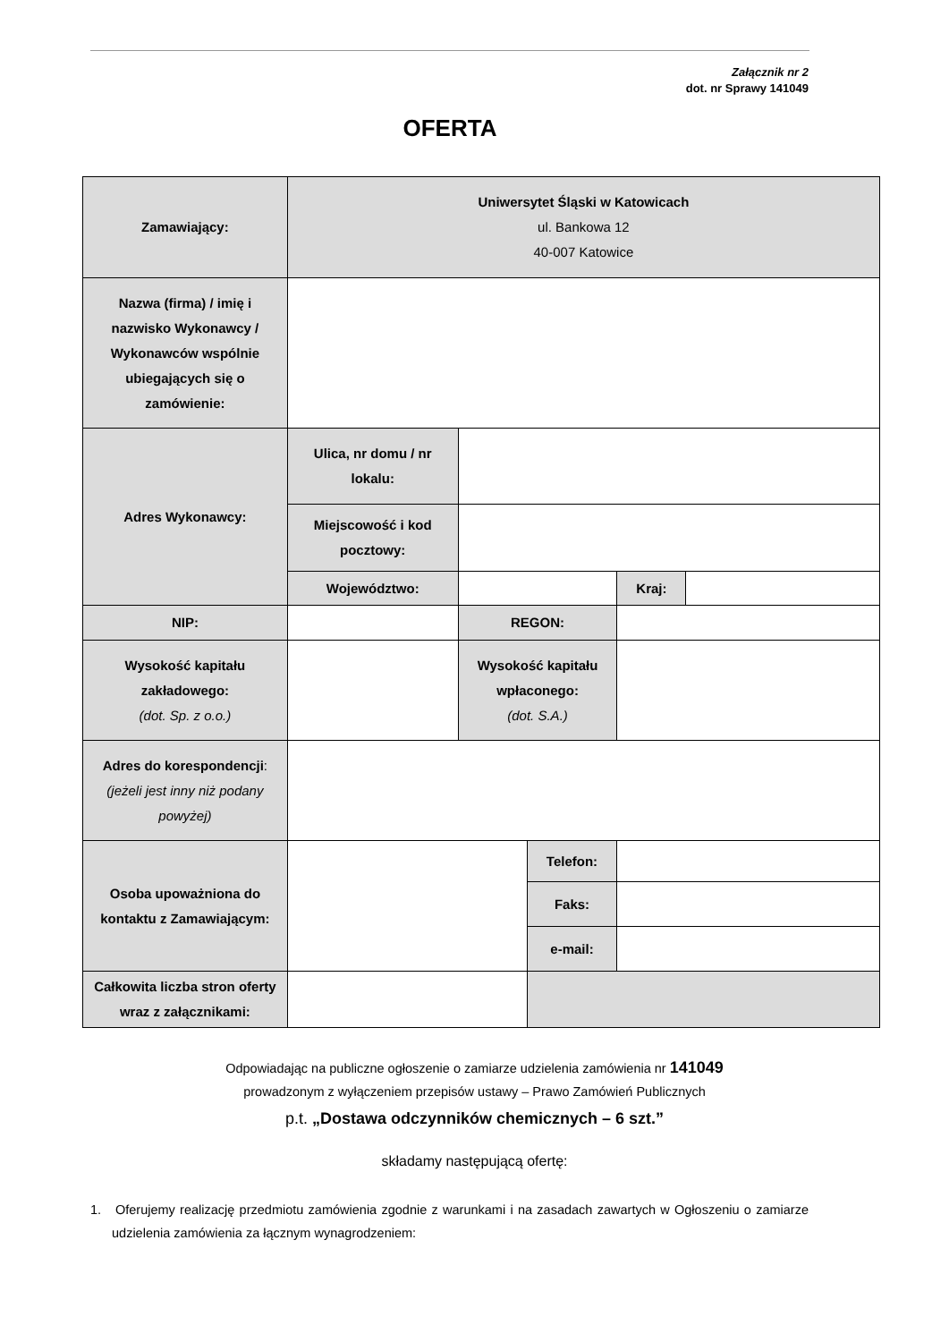Załącznik nr 2
dot. nr Sprawy 141049
OFERTA
| Zamawiający: | Uniwersytet Śląski w Katowicach ul. Bankowa 12 40-007 Katowice | | | | |
| Nazwa (firma) / imię i nazwisko Wykonawcy / Wykonawców wspólnie ubiegających się o zamówienie: | | | | | |
| Adres Wykonawcy: | Ulica, nr domu / nr lokalu: | | | | |
| | Miejscowość i kod pocztowy: | | | | |
| | Województwo: | | | Kraj: | |
| NIP: | | REGON: | | | |
| Wysokość kapitału zakładowego: (dot. Sp. z o.o.) | | Wysokość kapitału wpłaconego: (dot. S.A.) | | | |
| Adres do korespondencji : (jeżeli jest inny niż podany powyżej) | | | | | |
| Osoba upoważniona do kontaktu z Zamawiającym: | | | Telefon: | | |
| | | | Faks: | | |
| | | | e-mail: | | |
| Całkowita liczba stron oferty wraz z załącznikami: | | | | | |
Odpowiadając na publiczne ogłoszenie o zamiarze udzielenia zamówienia nr 141049
prowadzonym z wyłączeniem przepisów ustawy – Prawo Zamówień Publicznych
p.t. „Dostawa odczynników chemicznych – 6 szt.”
składamy następującą ofertę:
1. Oferujemy realizację przedmiotu zamówienia zgodnie z warunkami i na zasadach zawartych w Ogłoszeniu o zamiarze udzielenia zamówienia za łącznym wynagrodzeniem: